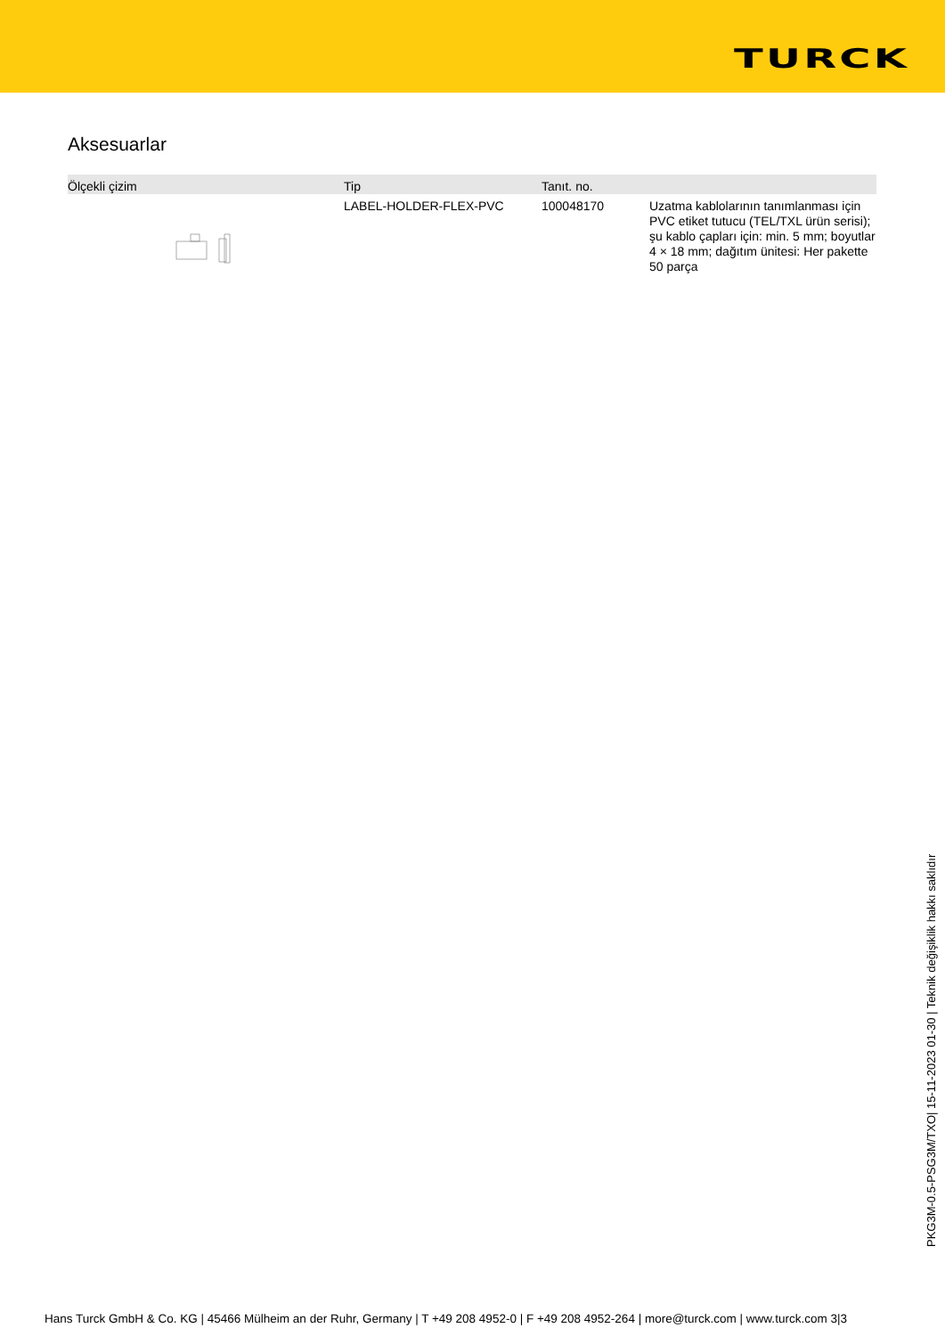TURCK
Aksesuarlar
| Ölçekli çizim | Tip | Tanıt. no. | |
| --- | --- | --- | --- |
| | LABEL-HOLDER-FLEX-PVC | 100048170 | Uzatma kablolarının tanımlanması için PVC etiket tutucu (TEL/TXL ürün serisi); şu kablo çapları için: min. 5 mm; boyutlar 4 × 18 mm; dağıtım ünitesi: Her pakette 50 parça |
PKG3M-0.5-PSG3M/TXO| 15-11-2023 01-30 | Teknik değişiklik hakkı saklıdır
Hans Turck GmbH & Co. KG | 45466 Mülheim an der Ruhr, Germany | T +49 208 4952-0 | F +49 208 4952-264 | more@turck.com | www.turck.com 3|3